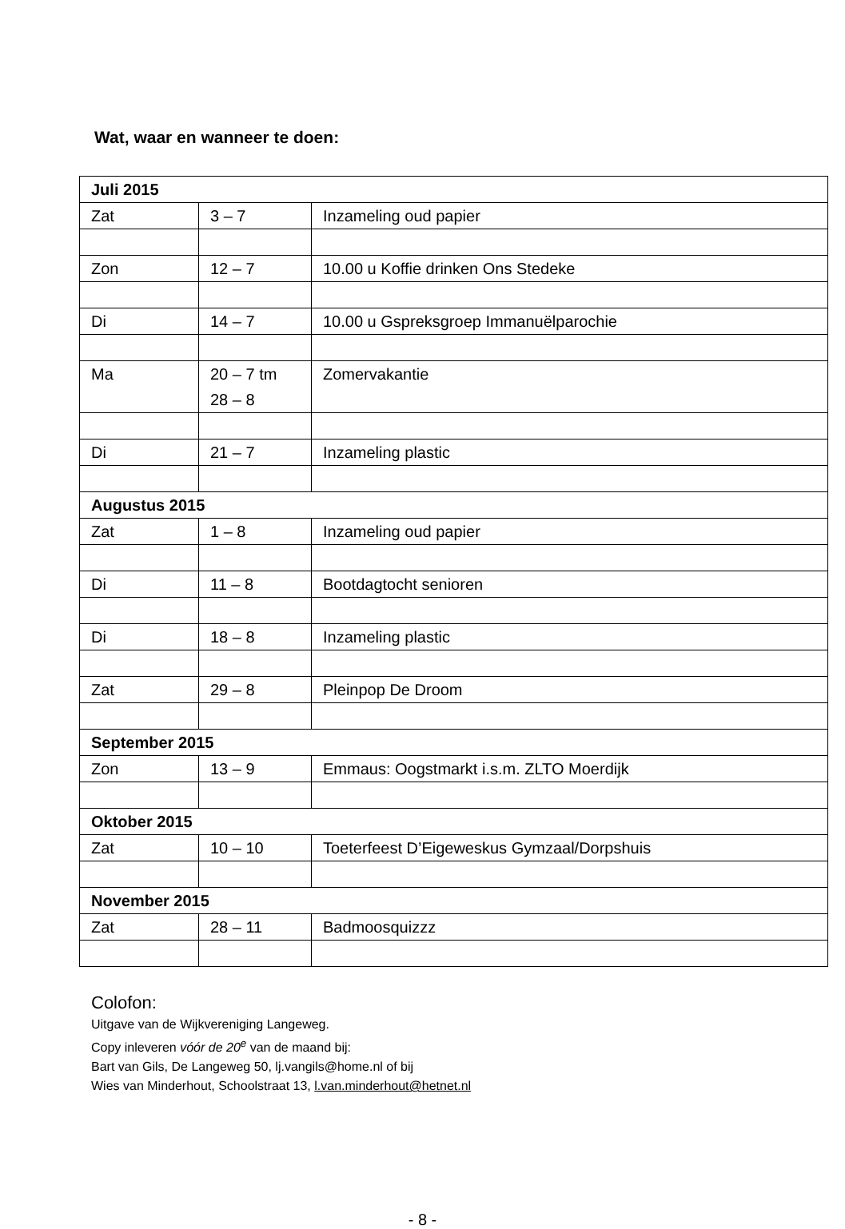Wat, waar en wanneer te doen:
| Juli 2015 | | |
| --- | --- | --- |
| Zat | 3 – 7 | Inzameling oud papier |
| Zon | 12 – 7 | 10.00 u Koffie drinken Ons Stedeke |
| Di | 14 – 7 | 10.00 u Gspreksgroep Immanuëlparochie |
| Ma | 20 – 7 tm 28 – 8 | Zomervakantie |
| Di | 21 – 7 | Inzameling plastic |
| Augustus 2015 | | |
| Zat | 1 – 8 | Inzameling oud papier |
| Di | 11 – 8 | Bootdagtocht senioren |
| Di | 18 – 8 | Inzameling plastic |
| Zat | 29 – 8 | Pleinpop De Droom |
| September 2015 | | |
| Zon | 13 – 9 | Emmaus: Oogstmarkt i.s.m. ZLTO Moerdijk |
| Oktober 2015 | | |
| Zat | 10 – 10 | Toeterfeest D’Eigeweskus Gymzaal/Dorpshuis |
| November 2015 | | |
| Zat | 28 – 11 | Badmoosquizzz |
Colofon:
Uitgave van de Wijkvereniging Langeweg.
Copy inleveren vóór de 20<sup>e</sup> van de maand bij:
Bart van Gils, De Langeweg 50, lj.vangils@home.nl of bij
Wies van Minderhout, Schoolstraat 13, l.van.minderhout@hetnet.nl
- 8 -